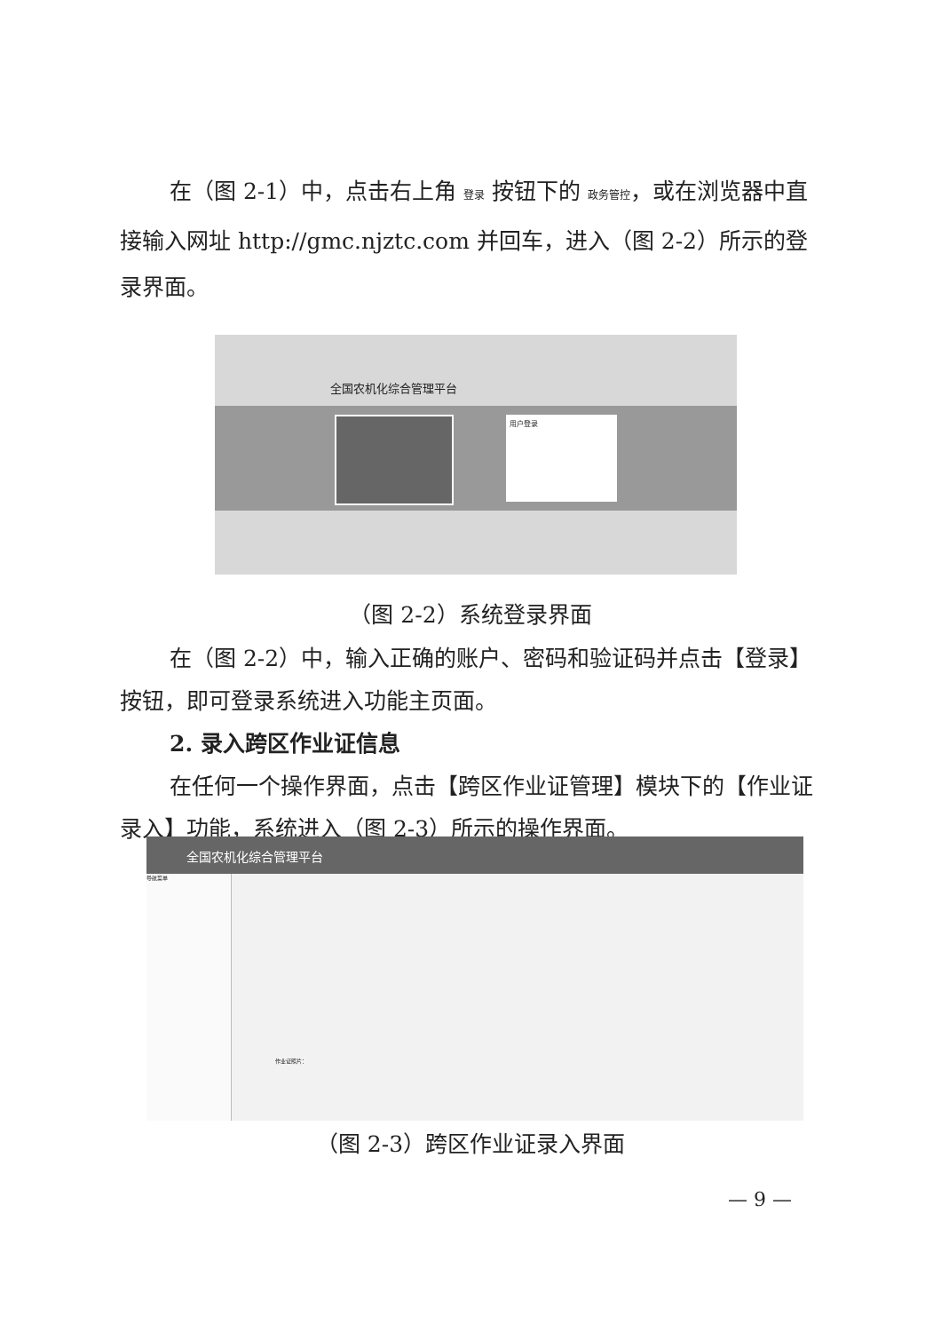在（图 2-1）中，点击右上角 登录 按钮下的 政务管控，或在浏览器中直接输入网址 http://gmc.njztc.com 并回车，进入（图 2-2）所示的登录界面。
全国农机化综合管理平台
用户登录
（图 2-2）系统登录界面
在（图 2-2）中，输入正确的账户、密码和验证码并点击【登录】按钮，即可登录系统进入功能主页面。
2. 录入跨区作业证信息
在任何一个操作界面，点击【跨区作业证管理】模块下的【作业证录入】功能，系统进入（图 2-3）所示的操作界面。
全国农机化综合管理平台
导航菜单
作业证照片：
（图 2-3）跨区作业证录入界面
— 9 —